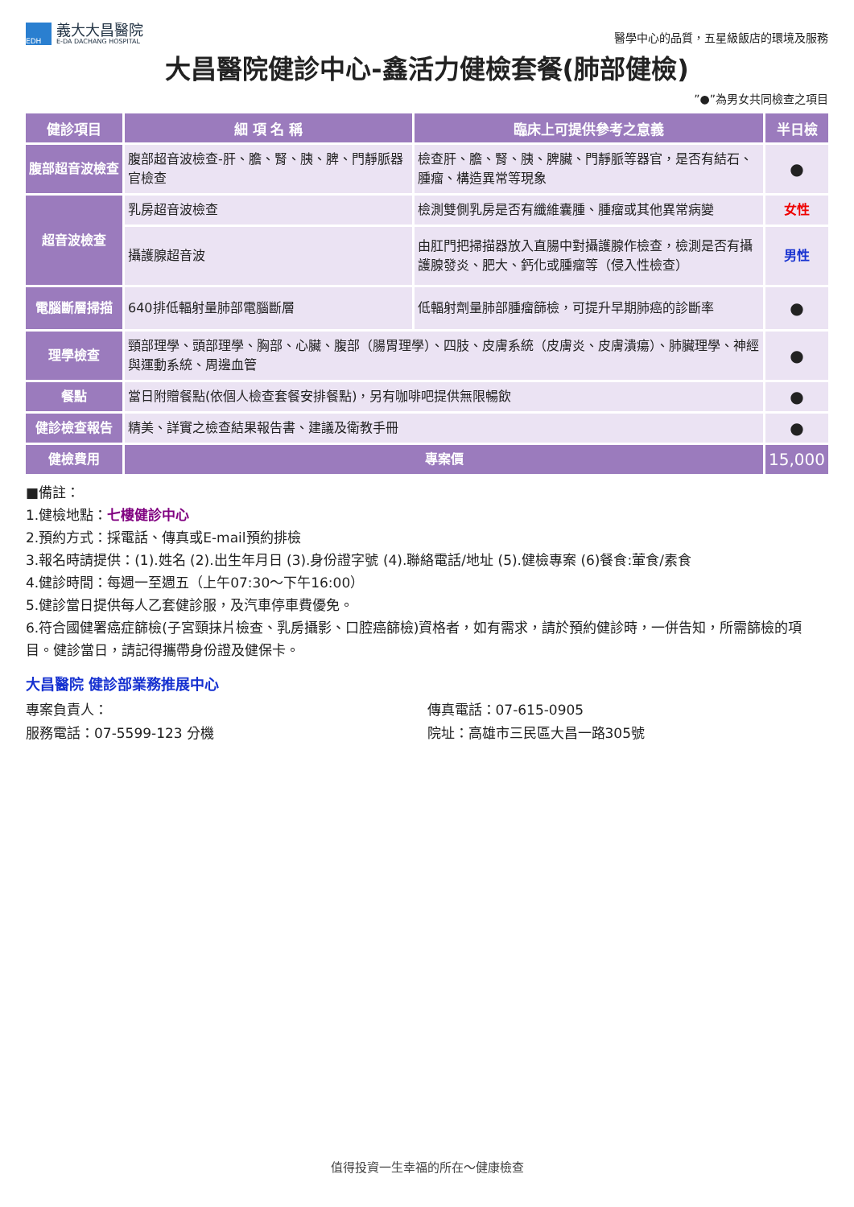EDH
義大大昌醫院
E-DA DACHANG HOSPITAL
醫學中心的品質，五星級飯店的環境及服務
大昌醫院健診中心-鑫活力健檢套餐(肺部健檢)
”●”為男女共同檢查之項目
| 健診項目 | 細 項 名 稱 | 臨床上可提供參考之意義 | 半日檢 |
| --- | --- | --- | --- |
| 腹部超音波檢查 | 腹部超音波檢查-肝、膽、腎、胰、脾、門靜脈器官檢查 | 檢查肝、膽、腎、胰、脾臟、門靜脈等器官，是否有結石、腫瘤、構造異常等現象 | ● |
| 超音波檢查 | 乳房超音波檢查 | 檢測雙側乳房是否有纖維囊腫、腫瘤或其他異常病變 | 女性 |
| | 攝護腺超音波 | 由肛門把掃描器放入直腸中對攝護腺作檢查，檢測是否有攝護腺發炎、肥大、鈣化或腫瘤等（侵入性檢查） | 男性 |
| 電腦斷層掃描 | 640排低輻射量肺部電腦斷層 | 低輻射劑量肺部腫瘤篩檢，可提升早期肺癌的診斷率 | ● |
| 理學檢查 | 頸部理學、頭部理學、胸部、心臟、腹部（腸胃理學）、四肢、皮膚系統（皮膚炎、皮膚潰瘍）、肺臟理學、神經與運動系統、周邊血管 | | ● |
| 餐點 | 當日附贈餐點(依個人檢查套餐安排餐點)，另有咖啡吧提供無限暢飲 | | ● |
| 健診檢查報告 | 精美、詳實之檢查結果報告書、建議及衛教手冊 | | ● |
| 健檢費用 | 專案價 | | 15,000 |
■備註：
1.健檢地點：七樓健診中心
2.預約方式：採電話、傳真或E-mail預約排檢
3.報名時請提供：(1).姓名 (2).出生年月日 (3).身份證字號 (4).聯絡電話/地址 (5).健檢專案 (6)餐食:葷食/素食
4.健診時間：每週一至週五（上午07:30～下午16:00）
5.健診當日提供每人乙套健診服，及汽車停車費優免。
6.符合國健署癌症篩檢(子宮頸抹片檢查、乳房攝影、口腔癌篩檢)資格者，如有需求，請於預約健診時，一併告知，所需篩檢的項目。健診當日，請記得攜帶身份證及健保卡。
大昌醫院 健診部業務推展中心
專案負責人： 傳真電話：07-615-0905
服務電話：07-5599-123 分機 院址：高雄市三民區大昌一路305號
值得投資一生幸福的所在～健康檢查